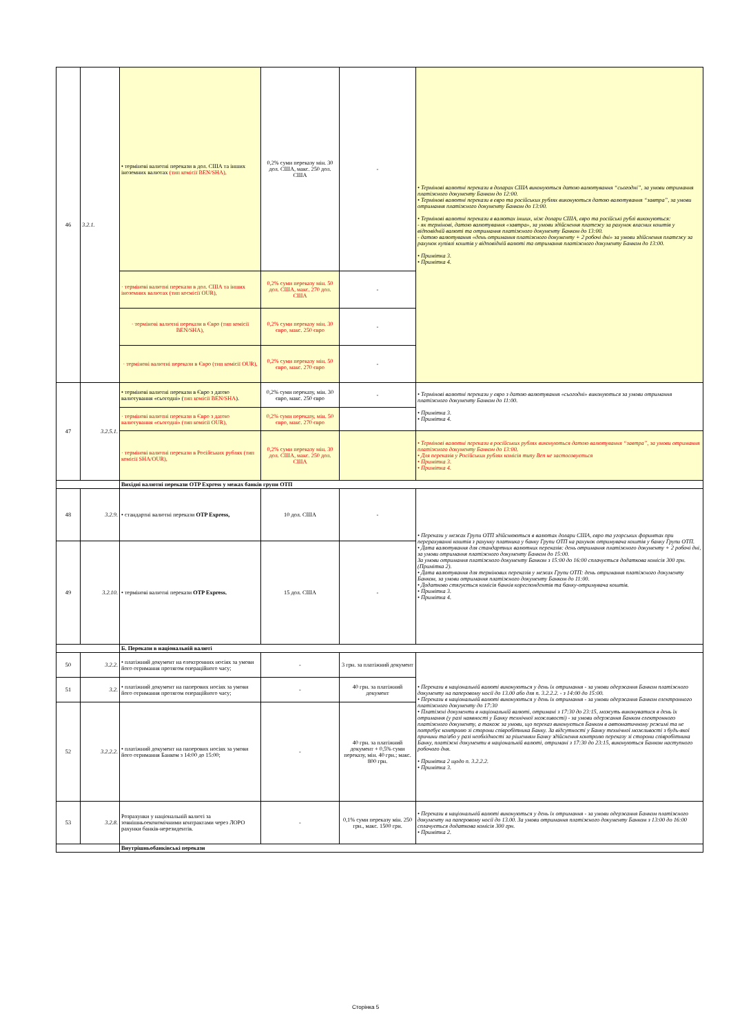| 46 | 3.2.1. | • термінові валютні перекази в дол. США та інших іноземних валютах (тип комісії BEN/SHA), | 0,2% суми переказу мін. 30 дол. США, макс. 250 дол. США | - | • Термінові валютні перекази в доларах США виконуються датою валютування “сьогодні”, за умови отримання платіжного документу Банком до 12:00. • Термінові валютні перекази в євро та російських рублях виконуються датою валютування “завтра”, за умови отримання платіжного документу Банком до 13:00. • Термінові валютні перекази в валютах інших, ніж долари США, євро та російські рублі виконуються: - як термінові, датою валютування «завтра», за умови здійснення платежу за рахунок власних коштів у відповідній валюті та отримання платіжного документу Банком до 13:00. - датою валютування «день отримання платіжного документу + 2 робочі дні» за умови здійснення платежу за рахунок купівлі коштів у відповідній валюті та отримання платіжного документу Банком до 13:00. • Примітка 3. • Примітка 4. |
| | | · термінові валютні перекази в дол. США та інших іноземних валютах (тип космісії OUR), | 0,2% суми переказу мін. 50 дол. США, макс. 270 дол. США | - | |
| | | · термінові валютні перекази в Євро (тип комісії BEN/SHA), | 0,2% суми переказу мін. 30 євро, макс. 250 євро | - | |
| | | · термінові валютні перекази в Євро (тип комісії OUR), | 0,2% суми переказу мін. 50 євро, макс. 270 євро | - | |
| 47 | 3.2.5.1. | • термінові валютні перекази в Євро з датою валютування «сьогодні» ( тип комісії BEN/SHA ). | 0,2% суми переказу, мін. 30 євро, макс. 250 євро | - | • Термінові валютні перекази у євро з датою валютування «сьогодні» виконуються за умови отримання платіжного документу Банком до 11:00. • Примітка 3. • Примітка 4. |
| | | · термінові валютні перекази в Євро з датою валютування «сьогодні» (тип комісії OUR), | 0,2% суми переказу, мін. 50 євро, макс. 270 євро | | |
| | | · термінові валютні перекази в Російських рублях (тип комісії SHA/OUR), | 0,2% суми переказу мін. 30 дол. США, макс. 250 дол. США | | • Термінові валютні перекази в російських рублях виконуються датою валютування “завтра”, за умови отримання платіжного документу Банком до 13:00. • Для переказів у Російських рублях комісія типу Ben не застосовується • Примітка 3. • Примітка 4. |
| | | Вихідні валютні перекази OTP Express у межах банків групи ОТП | | | |
| 48 | 3.2.9. | • стандартні валютні перекази OTP Express, | 10 дол. США | - | • Перекази у межах Групи ОТП здійснюються в валютах долари США, євро та угорських форинтах при перерахуванні коштів з рахунку платника у банку Групи ОТП на рахунок отримувача коштів у банку Групи ОТП. • Дата валютування для стандартних валютних переказів: день отримання платіжного документу + 2 робочі дні, за умови отримання платіжного документу Банком до 15:00. За умови отримання платіжного документу Банком з 15:00 до 16:00 сплачується додаткова комісія 300 грн.(Примітка 2). • Дата валютування для термінових переказів у межах Групи ОТП: день отримання платіжного документу Банком, за умови отримання платіжного документу Банком до 11:00. • Додатково стягується комісія банків кореспондентів та банку-отримувача коштів. • Примітка 3. • Примітка 4. |
| 49 | 3.2.10. | • термінові валютні перекази OTP Express. | 15 дол. США | - | |
| | | Б. Перекази в національній валюті | | | |
| 50 | 3.2.2. | • платіжний документ на електронних носіях за умови його отримання протягом операційного часу; | - | 3 грн. за платіжний документ | • Перекази в національній валюті виконуються у день їх отримання - за умови одержання Банком платіжного документу на паперовому носії до 13.00 або для п. 3.2.2.2. - з 14:00 до 15:00. • Перекази в національній валюті виконуються у день їх отримання - за умови одержання Банком електронного платіжного документу до 17:30 • Платіжні документи в національній валюті, отримані з 17:30 до 23:15, можуть виконуватися в день їх отримання (у разі наявності у Банку технічної можливості) - за умови одержання Банком електронного платіжного документу, а також за умови, що переказ виконується Банком в автоматичному режимі та не потребує контролю зі сторони співробітника Банку. За відсутності у Банку технічної можливості з будь-якої причини та/або у разі необхідності за рішенням Банку здійснення контролю переказу зі сторони співробітника Банку, платіжні документи в національній валюті, отримані з 17:30 до 23:15, виконуються Банком наступного робочого дня. • Примітка 2 щодо п. 3.2.2.2. • Примітка 3. |
| 51 | 3.2. | • платіжний документ на паперових носіях за умови його отримання протягом операційного часу; | - | 40 грн. за платіжний документ | |
| 52 | 3.2.2.2. | • платіжний документ на паперових носіях за умови його отримання Банком з 14:00 до 15:00; | - | 40 грн. за платіжний документ + 0,5% суми переказу, мін. 40 грн.; макс. 800 грн. | |
| 53 | 3.2.8. | Розрахунки у національній валюті за зовнішньоекономічними контрактами через ЛОРО рахунки банків-нерезидентів. | - | 0,1% суми переказу мін. 250 грн., макс. 1500 грн. | • Перекази в національній валюті виконуються у день їх отримання - за умови одержання Банком платіжного документу на паперовому носії до 13.00. За умови отримання платіжного документу Банком з 13:00 до 16:00 сплачується додаткова комісія 300 грн. • Примітка 2. |
| | | Внутрішньобанківські перекази | | | |
Сторінка 5